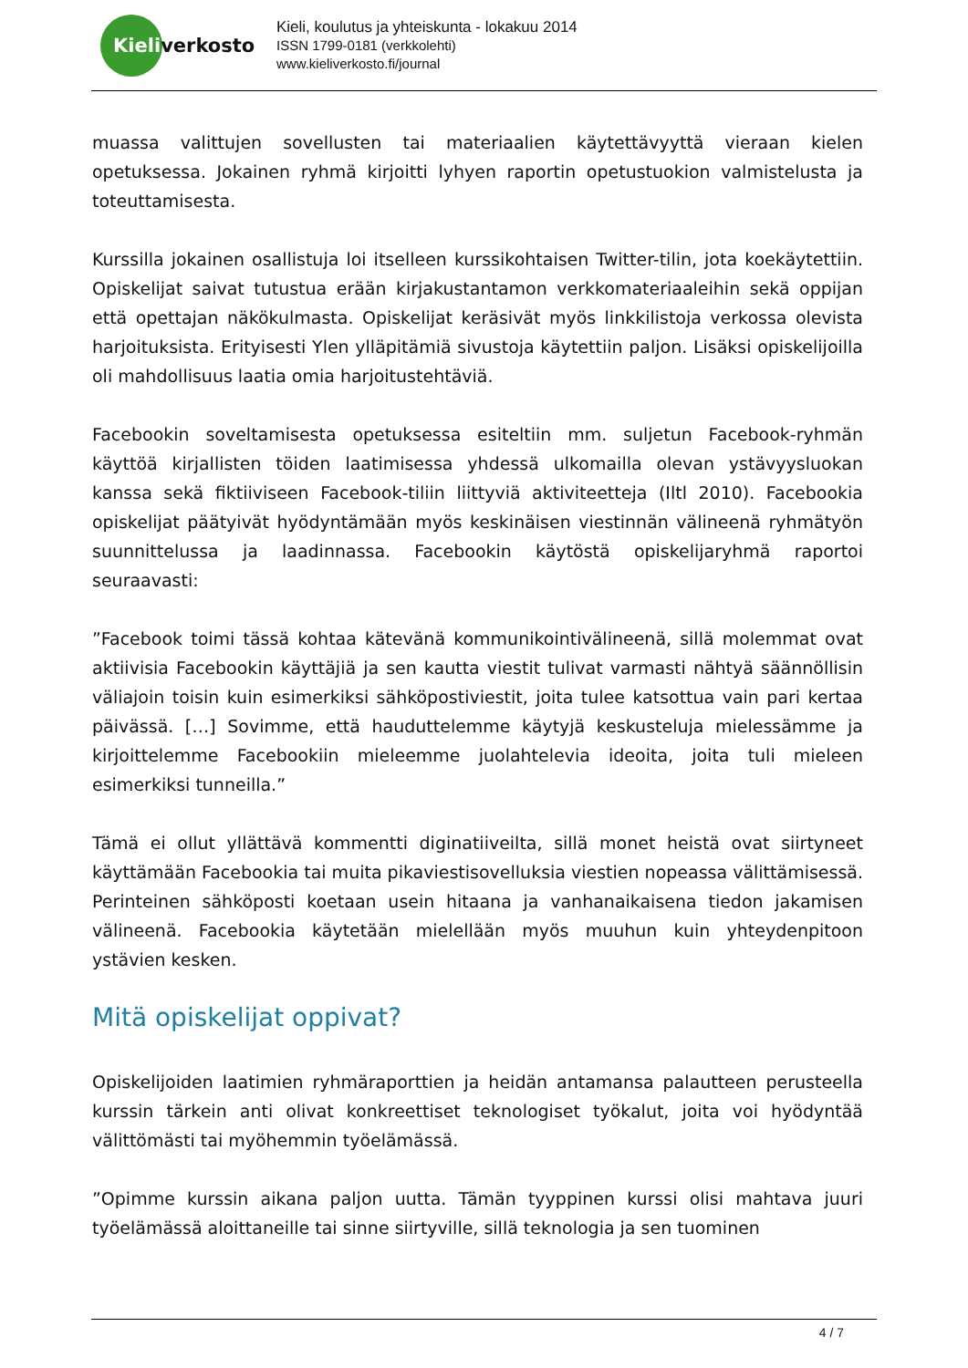Kieliverkosto
Kieli, koulutus ja yhteiskunta - lokakuu 2014
ISSN 1799-0181 (verkkolehti)
www.kieliverkosto.fi/journal
muassa valittujen sovellusten tai materiaalien käytettävyyttä vieraan kielen opetuksessa. Jokainen ryhmä kirjoitti lyhyen raportin opetustuokion valmistelusta ja toteuttamisesta.
Kurssilla jokainen osallistuja loi itselleen kurssikohtaisen Twitter-tilin, jota koekäytettiin. Opiskelijat saivat tutustua erään kirjakustantamon verkkomateriaaleihin sekä oppijan että opettajan näkökulmasta. Opiskelijat keräsivät myös linkkilistoja verkossa olevista harjoituksista. Erityisesti Ylen ylläpitämiä sivustoja käytettiin paljon. Lisäksi opiskelijoilla oli mahdollisuus laatia omia harjoitustehtäviä.
Facebookin soveltamisesta opetuksessa esiteltiin mm. suljetun Facebook-ryhmän käyttöä kirjallisten töiden laatimisessa yhdessä ulkomailla olevan ystävyysluokan kanssa sekä fiktiiviseen Facebook-tiliin liittyviä aktiviteetteja (Iltl 2010). Facebookia opiskelijat päätyivät hyödyntämään myös keskinäisen viestinnän välineenä ryhmätyön suunnittelussa ja laadinnassa. Facebookin käytöstä opiskelijaryhmä raportoi seuraavasti:
”Facebook toimi tässä kohtaa kätevänä kommunikointivälineenä, sillä molemmat ovat aktiivisia Facebookin käyttäjiä ja sen kautta viestit tulivat varmasti nähtyä säännöllisin väliajoin toisin kuin esimerkiksi sähköpostiviestit, joita tulee katsottua vain pari kertaa päivässä. […] Sovimme, että hauduttelemme käytyjä keskusteluja mielessämme ja kirjoittelemme Facebookiin mieleemme juolahtelevia ideoita, joita tuli mieleen esimerkiksi tunneilla.”
Tämä ei ollut yllättävä kommentti diginatiiveilta, sillä monet heistä ovat siirtyneet käyttämään Facebookia tai muita pikaviestisovelluksia viestien nopeassa välittämisessä. Perinteinen sähköposti koetaan usein hitaana ja vanhanaikaisena tiedon jakamisen välineenä. Facebookia käytetään mielellään myös muuhun kuin yhteydenpitoon ystävien kesken.
Mitä opiskelijat oppivat?
Opiskelijoiden laatimien ryhmäraporttien ja heidän antamansa palautteen perusteella kurssin tärkein anti olivat konkreettiset teknologiset työkalut, joita voi hyödyntää välittömästi tai myöhemmin työelämässä.
”Opimme kurssin aikana paljon uutta. Tämän tyyppinen kurssi olisi mahtava juuri työelämässä aloittaneille tai sinne siirtyville, sillä teknologia ja sen tuominen
4 / 7